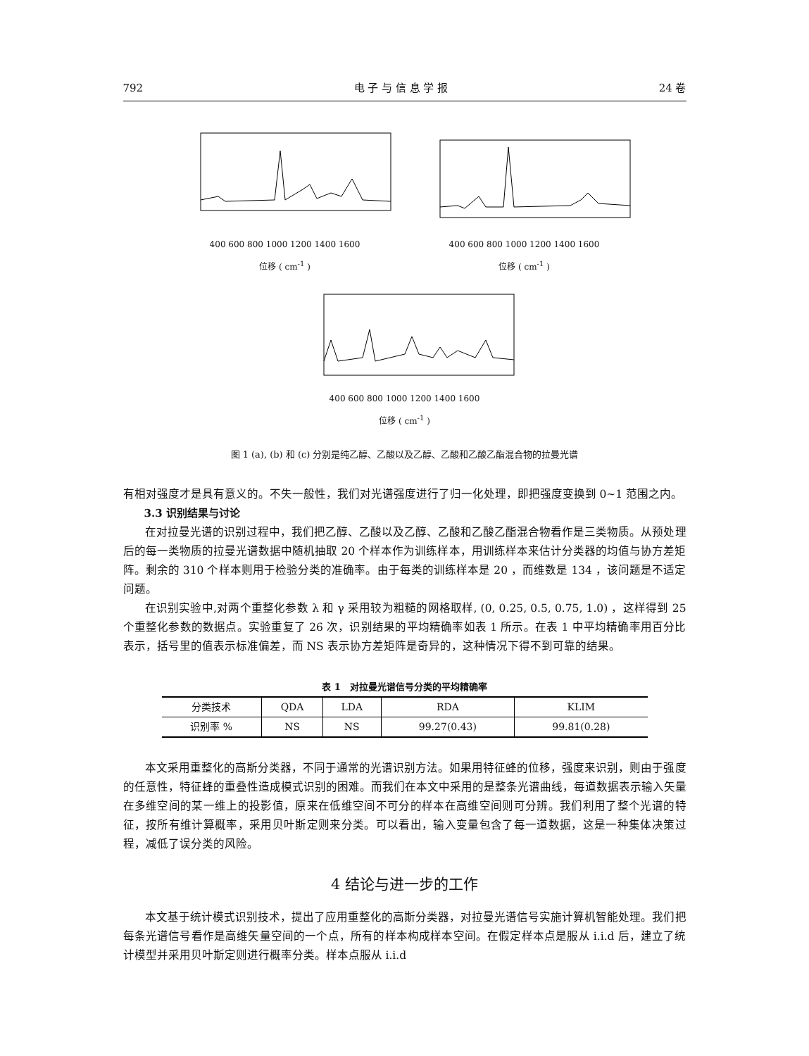792 电 子 与 信 息 学 报 24 卷
400 600 800 1000 1200 1400 1600
位移 ( cm<sup>-1</sup> )
400 600 800 1000 1200 1400 1600
位移 ( cm<sup>-1</sup> )
400 600 800 1000 1200 1400 1600
位移 ( cm<sup>-1</sup> )
图 1 (a), (b) 和 (c) 分别是纯乙醇、乙酸以及乙醇、乙酸和乙酸乙酯混合物的拉曼光谱
有相对强度才是具有意义的。不失一般性，我们对光谱强度进行了归一化处理，即把强度变换到 0~1 范围之内。
3.3 识别结果与讨论
在对拉曼光谱的识别过程中，我们把乙醇、乙酸以及乙醇、乙酸和乙酸乙酯混合物看作是三类物质。从预处理后的每一类物质的拉曼光谱数据中随机抽取 20 个样本作为训练样本，用训练样本来估计分类器的均值与协方差矩阵。剩余的 310 个样本则用于检验分类的准确率。由于每类的训练样本是 20 ，而维数是 134 ，该问题是不适定问题。
在识别实验中,对两个重整化参数 λ 和 γ 采用较为粗糙的网格取样, (0, 0.25, 0.5, 0.75, 1.0) ，这样得到 25 个重整化参数的数据点。实验重复了 26 次，识别结果的平均精确率如表 1 所示。在表 1 中平均精确率用百分比表示，括号里的值表示标准偏差，而 NS 表示协方差矩阵是奇异的，这种情况下得不到可靠的结果。
表 1 对拉曼光谱信号分类的平均精确率
| 分类技术 | QDA | LDA | RDA | KLIM |
| --- | --- | --- | --- | --- |
| 识别率 % | NS | NS | 99.27(0.43) | 99.81(0.28) |
本文采用重整化的高斯分类器，不同于通常的光谱识别方法。如果用特征蜂的位移，强度来识别，则由于强度的任意性，特征蜂的重叠性造成模式识别的困难。而我们在本文中采用的是整条光谱曲线，每道数据表示输入矢量在多维空间的某一维上的投影值，原来在低维空间不可分的样本在高维空间则可分辨。我们利用了整个光谱的特征，按所有维计算概率，采用贝叶斯定则来分类。可以看出，输入变量包含了每一道数据，这是一种集体决策过程，减低了误分类的风险。
4 结论与进一步的工作
本文基于统计模式识别技术，提出了应用重整化的高斯分类器，对拉曼光谱信号实施计算机智能处理。我们把每条光谱信号看作是高维矢量空间的一个点，所有的样本构成样本空间。在假定样本点是服从 i.i.d 后，建立了统计模型并采用贝叶斯定则进行概率分类。样本点服从 i.i.d